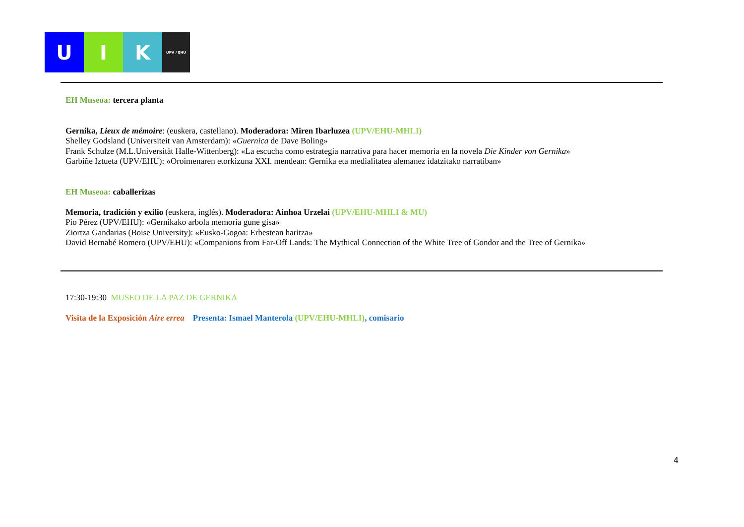U I K
UPV / EHU
EH Museoa: tercera planta
Gernika, Lieux de mémoire: (euskera, castellano). Moderadora: Miren Ibarluzea (UPV/EHU-MHLI)
Shelley Godsland (Universiteit van Amsterdam): «Guernica de Dave Boling»
Frank Schulze (M.L.Universität Halle-Wittenberg): «La escucha como estrategia narrativa para hacer memoria en la novela Die Kinder von Gernika»
Garbiñe Iztueta (UPV/EHU): «Oroimenaren etorkizuna XXI. mendean: Gernika eta medialitatea alemanez idatzitako narratiban»
EH Museoa: caballerizas
Memoria, tradición y exilio (euskera, inglés). Moderadora: Ainhoa Urzelai (UPV/EHU-MHLI & MU)
Pio Pérez (UPV/EHU): «Gernikako arbola memoria gune gisa»
Ziortza Gandarias (Boise University): «Eusko-Gogoa: Erbestean haritza»
David Bernabé Romero (UPV/EHU): «Companions from Far-Off Lands: The Mythical Connection of the White Tree of Gondor and the Tree of Gernika»
17:30-19:30 MUSEO DE LA PAZ DE GERNIKA
Visita de la Exposición Aire errea Presenta: Ismael Manterola (UPV/EHU-MHLI), comisario
4